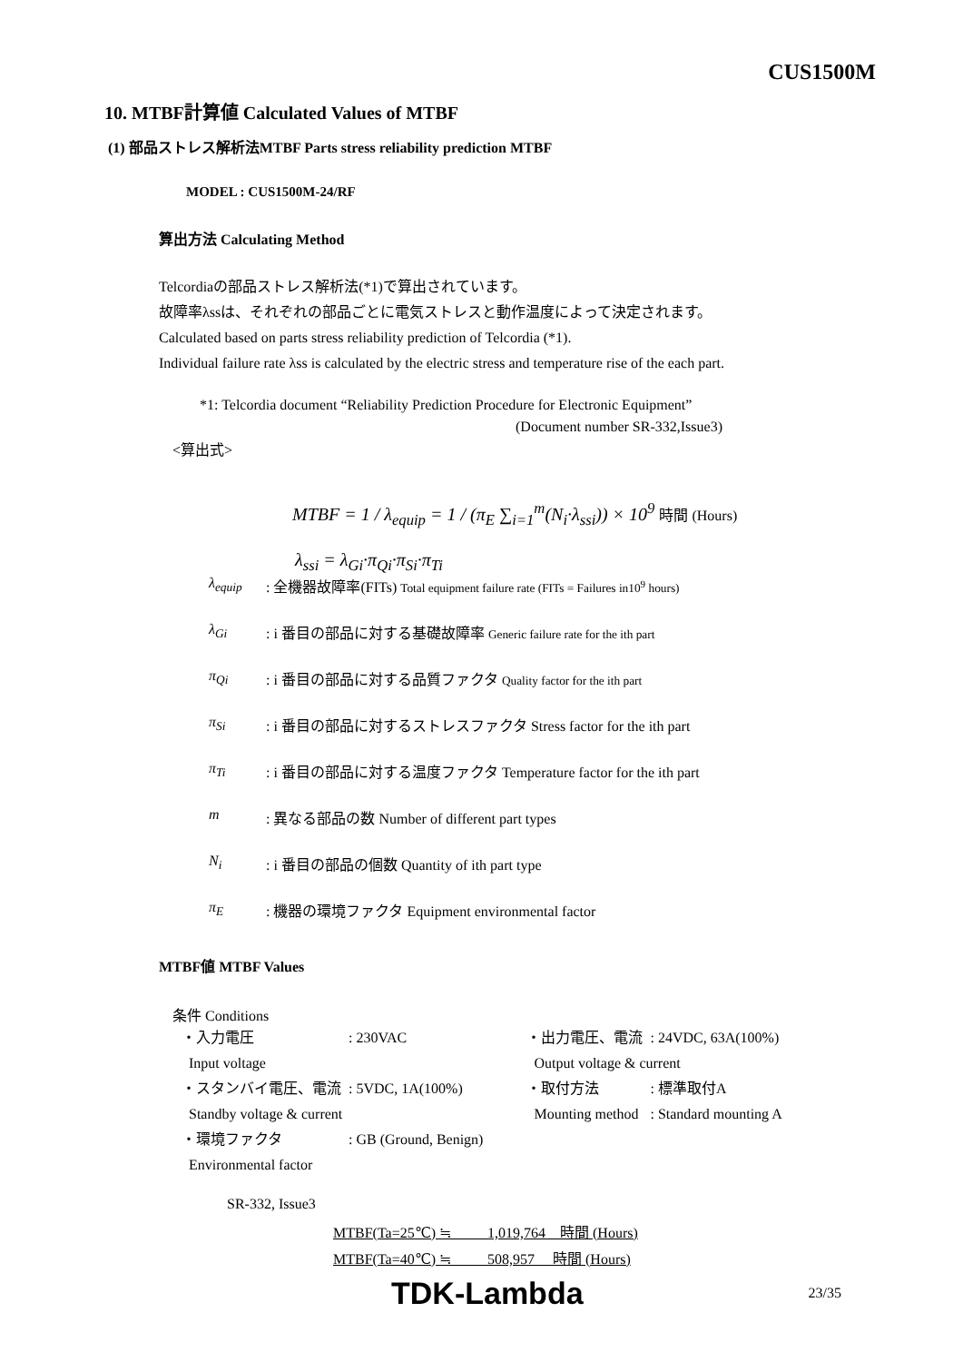CUS1500M
10. MTBF計算値 Calculated Values of MTBF
(1) 部品ストレス解析法MTBF Parts stress reliability prediction MTBF
MODEL : CUS1500M-24/RF
算出方法 Calculating Method
Telcordiaの部品ストレス解析法(*1)で算出されています。
故障率λssは、それぞれの部品ごとに電気ストレスと動作温度によって決定されます。
Calculated based on parts stress reliability prediction of Telcordia (*1).
Individual failure rate λss is calculated by the electric stress and temperature rise of the each part.
*1: Telcordia document “Reliability Prediction Procedure for Electronic Equipment”
(Document number SR-332,Issue3)
<算出式>
MTBF = 1 / λ<sub>equip</sub> = 1 / (π<sub>E</sub> ∑<sub>i=1</sub><sup>m</sup>(N<sub>i</sub>·λ<sub>ssi</sub>)) × 10<sup>9</sup> 時間 (Hours)
λ<sub>ssi</sub> = λ<sub>Gi</sub>·π<sub>Qi</sub>·π<sub>Si</sub>·π<sub>Ti</sub>
| λ<sub>equip</sub> | : 全機器故障率(FITs) Total equipment failure rate (FITs = Failures in10<sup>9</sup> hours) |
| λ<sub>Gi</sub> | : i 番目の部品に対する基礎故障率 Generic failure rate for the ith part |
| π<sub>Qi</sub> | : i 番目の部品に対する品質ファクタ Quality factor for the ith part |
| π<sub>Si</sub> | : i 番目の部品に対するストレスファクタ Stress factor for the ith part |
| π<sub>Ti</sub> | : i 番目の部品に対する温度ファクタ Temperature factor for the ith part |
| m | : 異なる部品の数 Number of different part types |
| N<sub>i</sub> | : i 番目の部品の個数 Quantity of ith part type |
| π<sub>E</sub> | : 機器の環境ファクタ Equipment environmental factor |
MTBF値 MTBF Values
条件 Conditions
| ・入力電圧 | : 230VAC | ・出力電圧、電流 | : 24VDC, 63A(100%) |
| Input voltage | | Output voltage & current | |
| ・スタンバイ電圧、電流 | : 5VDC, 1A(100%) | ・取付方法 | : 標準取付A |
| Standby voltage & current | | Mounting method | : Standard mounting A |
| ・環境ファクタ | : GB (Ground, Benign) | | |
| Environmental factor | | | |
SR-332, Issue3
MTBF(Ta=25℃) ≒ 1,019,764 時間 (Hours)
MTBF(Ta=40℃) ≒ 508,957 時間 (Hours)
TDK-Lambda 23/35